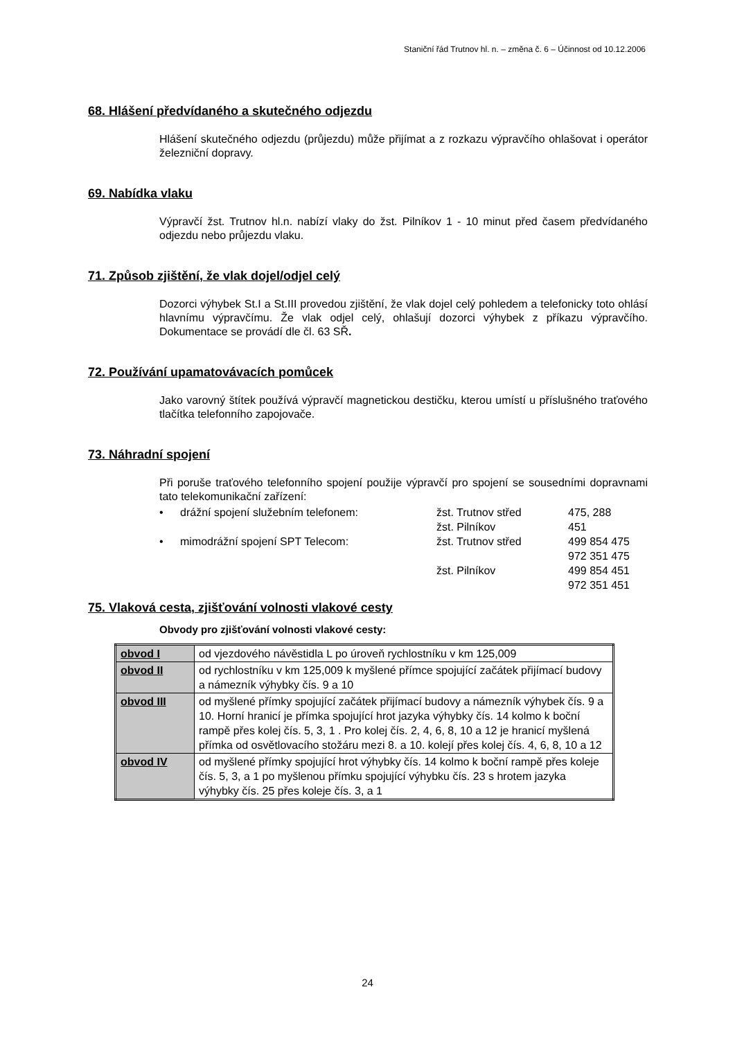Staniční řád Trutnov hl. n. – změna č. 6 – Účinnost od 10.12.2006
68. Hlášení předvídaného a skutečného odjezdu
Hlášení skutečného odjezdu (průjezdu) může přijímat a z rozkazu výpravčího ohlašovat i operátor železniční dopravy.
69. Nabídka vlaku
Výpravčí žst. Trutnov hl.n. nabízí vlaky do žst. Pilníkov 1 - 10 minut před časem předvídaného odjezdu nebo průjezdu vlaku.
71. Způsob zjištění, že vlak dojel/odjel celý
Dozorci výhybek St.I a St.III provedou zjištění, že vlak dojel celý pohledem a telefonicky toto ohlásí hlavnímu výpravčímu. Že vlak odjel celý, ohlašují dozorci výhybek z příkazu výpravčího. Dokumentace se provádí dle čl. 63 SŘ.
72. Používání upamatovávacích pomůcek
Jako varovný štítek používá výpravčí magnetickou destičku, kterou umístí u příslušného traťového tlačítka telefonního zapojovače.
73. Náhradní spojení
Při poruše traťového telefonního spojení použije výpravčí pro spojení se sousedními dopravnami tato telekomunikační zařízení:
| • | drážní spojení služebním telefonem: | žst. Trutnov střed | 475, 288 |
| | | žst. Pilníkov | 451 |
| • | mimodrážní spojení SPT Telecom: | žst. Trutnov střed | 499 854 475 |
| | | | 972 351 475 |
| | | žst. Pilníkov | 499 854 451 |
| | | | 972 351 451 |
75. Vlaková cesta, zjišťování volnosti vlakové cesty
Obvody pro zjišťování volnosti vlakové cesty:
| obvod I | od vjezdového návěstidla L po úroveň rychlostníku v km 125,009 |
| obvod II | od rychlostníku v km 125,009 k myšlené přímce spojující začátek přijímací budovy a námezník výhybky čís. 9 a 10 |
| obvod III | od myšlené přímky spojující začátek přijímací budovy a námezník výhybek čís. 9 a 10. Horní hranicí je přímka spojující hrot jazyka výhybky čís. 14 kolmo k boční rampě přes kolej čís. 5, 3, 1 . Pro kolej čís. 2, 4, 6, 8, 10 a 12 je hranicí myšlená přímka od osvětlovacího stožáru mezi 8. a 10. kolejí přes kolej čís. 4, 6, 8, 10 a 12 |
| obvod IV | od myšlené přímky spojující hrot výhybky čís. 14 kolmo k boční rampě přes koleje čís. 5, 3, a 1 po myšlenou přímku spojující výhybku čís. 23 s hrotem jazyka výhybky čís. 25 přes koleje čís. 3, a 1 |
24